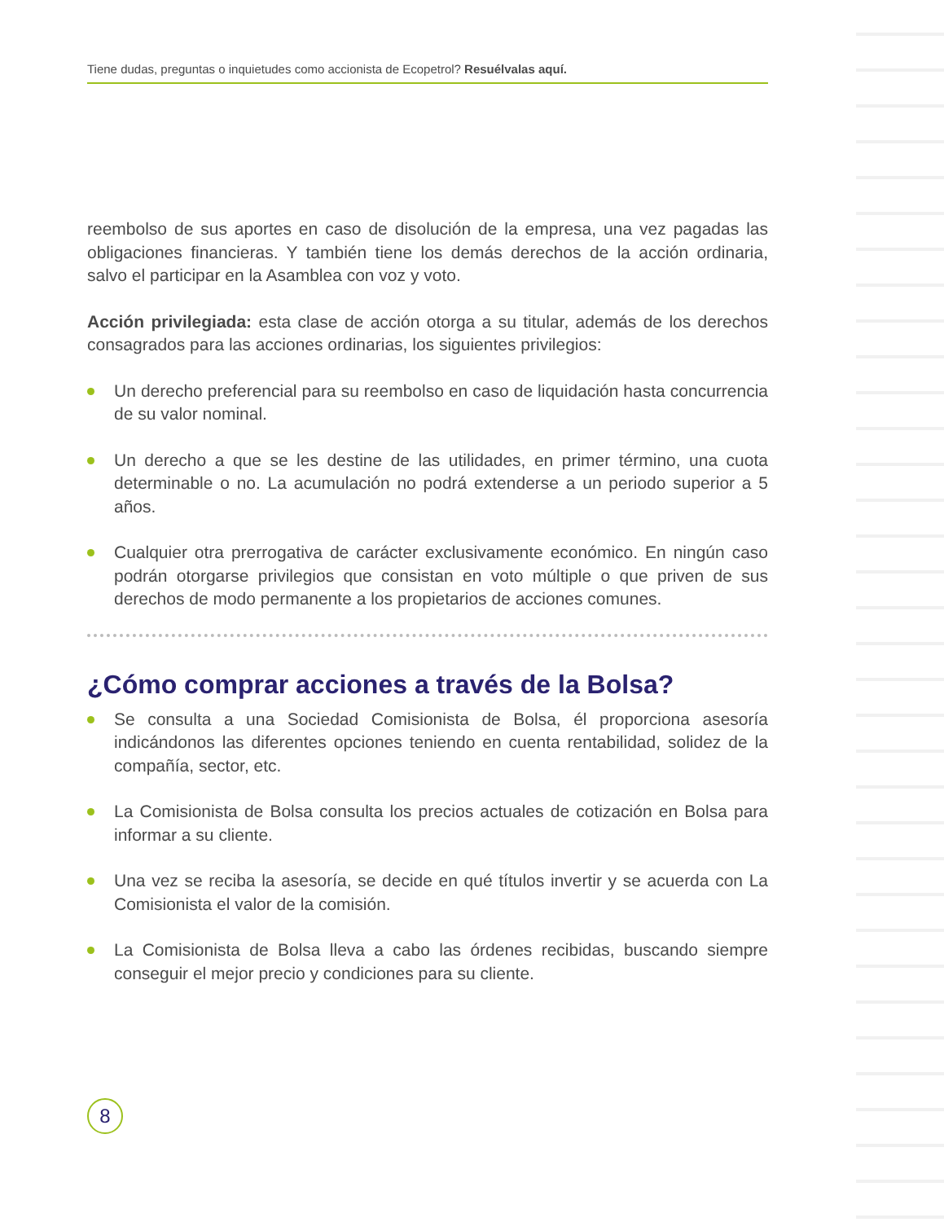Tiene dudas, preguntas o inquietudes como accionista de Ecopetrol? Resuélvalas aquí.
reembolso de sus aportes en caso de disolución de la empresa, una vez pagadas las obligaciones financieras. Y también tiene los demás derechos de la acción ordinaria, salvo el participar en la Asamblea con voz y voto.
Acción privilegiada: esta clase de acción otorga a su titular, además de los derechos consagrados para las acciones ordinarias, los siguientes privilegios:
Un derecho preferencial para su reembolso en caso de liquidación hasta concurrencia de su valor nominal.
Un derecho a que se les destine de las utilidades, en primer término, una cuota determinable o no. La acumulación no podrá extenderse a un periodo superior a 5 años.
Cualquier otra prerrogativa de carácter exclusivamente económico. En ningún caso podrán otorgarse privilegios que consistan en voto múltiple o que priven de sus derechos de modo permanente a los propietarios de acciones comunes.
¿Cómo comprar acciones a través de la Bolsa?
Se consulta a una Sociedad Comisionista de Bolsa, él proporciona asesoría indicándonos las diferentes opciones teniendo en cuenta rentabilidad, solidez de la compañía, sector, etc.
La Comisionista de Bolsa consulta los precios actuales de cotización en Bolsa para informar a su cliente.
Una vez se reciba la asesoría, se decide en qué títulos invertir y se acuerda con La Comisionista el valor de la comisión.
La Comisionista de Bolsa lleva a cabo las órdenes recibidas, buscando siempre conseguir el mejor precio y condiciones para su cliente.
8